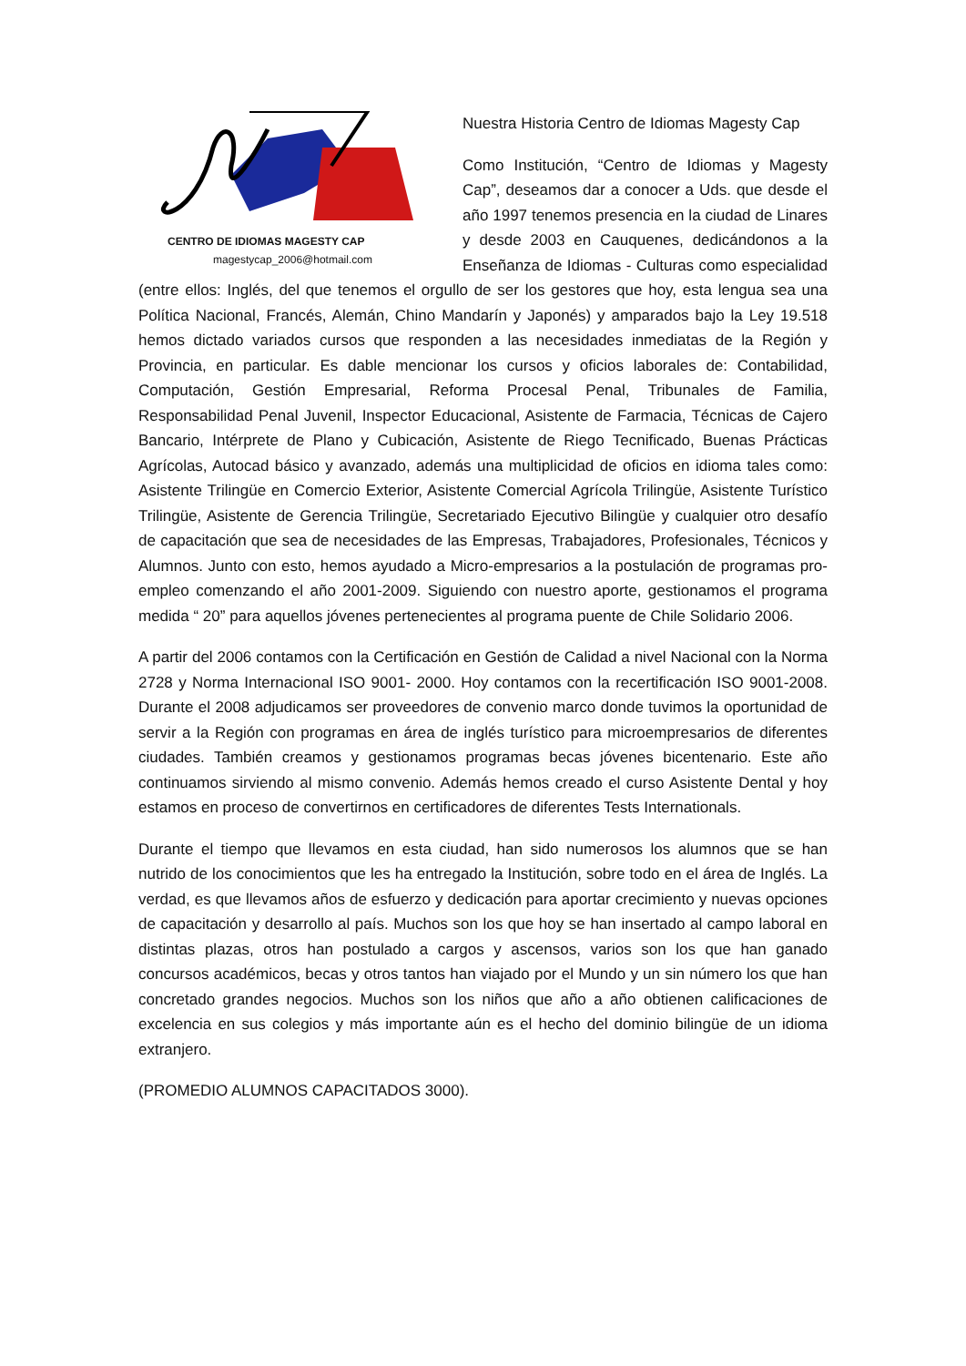CENTRO DE IDIOMAS MAGESTY CAP
magestycap_2006@hotmail.com
Nuestra Historia Centro de Idiomas Magesty Cap
Como Institución, “Centro de Idiomas y Magesty Cap”, deseamos dar a conocer a Uds. que desde el año 1997 tenemos presencia en la ciudad de Linares y desde 2003 en Cauquenes, dedicándonos a la Enseñanza de Idiomas - Culturas como especialidad (entre ellos: Inglés, del que tenemos el orgullo de ser los gestores que hoy, esta lengua sea una Política Nacional, Francés, Alemán, Chino Mandarín y Japonés) y amparados bajo la Ley 19.518 hemos dictado variados cursos que responden a las necesidades inmediatas de la Región y Provincia, en particular. Es dable mencionar los cursos y oficios laborales de: Contabilidad, Computación, Gestión Empresarial, Reforma Procesal Penal, Tribunales de Familia, Responsabilidad Penal Juvenil, Inspector Educacional, Asistente de Farmacia, Técnicas de Cajero Bancario, Intérprete de Plano y Cubicación, Asistente de Riego Tecnificado, Buenas Prácticas Agrícolas, Autocad básico y avanzado, además una multiplicidad de oficios en idioma tales como: Asistente Trilingüe en Comercio Exterior, Asistente Comercial Agrícola Trilingüe, Asistente Turístico Trilingüe, Asistente de Gerencia Trilingüe, Secretariado Ejecutivo Bilingüe y cualquier otro desafío de capacitación que sea de necesidades de las Empresas, Trabajadores, Profesionales, Técnicos y Alumnos. Junto con esto, hemos ayudado a Micro-empresarios a la postulación de programas pro-empleo comenzando el año 2001-2009. Siguiendo con nuestro aporte, gestionamos el programa medida “ 20” para aquellos jóvenes pertenecientes al programa puente de Chile Solidario 2006.
A partir del 2006 contamos con la Certificación en Gestión de Calidad a nivel Nacional con la Norma 2728 y Norma Internacional ISO 9001- 2000. Hoy contamos con la recertificación ISO 9001-2008. Durante el 2008 adjudicamos ser proveedores de convenio marco donde tuvimos la oportunidad de servir a la Región con programas en área de inglés turístico para microempresarios de diferentes ciudades. También creamos y gestionamos programas becas jóvenes bicentenario. Este año continuamos sirviendo al mismo convenio. Además hemos creado el curso Asistente Dental y hoy estamos en proceso de convertirnos en certificadores de diferentes Tests Internationals.
Durante el tiempo que llevamos en esta ciudad, han sido numerosos los alumnos que se han nutrido de los conocimientos que les ha entregado la Institución, sobre todo en el área de Inglés. La verdad, es que llevamos años de esfuerzo y dedicación para aportar crecimiento y nuevas opciones de capacitación y desarrollo al país. Muchos son los que hoy se han insertado al campo laboral en distintas plazas, otros han postulado a cargos y ascensos, varios son los que han ganado concursos académicos, becas y otros tantos han viajado por el Mundo y un sin número los que han concretado grandes negocios. Muchos son los niños que año a año obtienen calificaciones de excelencia en sus colegios y más importante aún es el hecho del dominio bilingüe de un idioma extranjero.
(PROMEDIO ALUMNOS CAPACITADOS 3000).